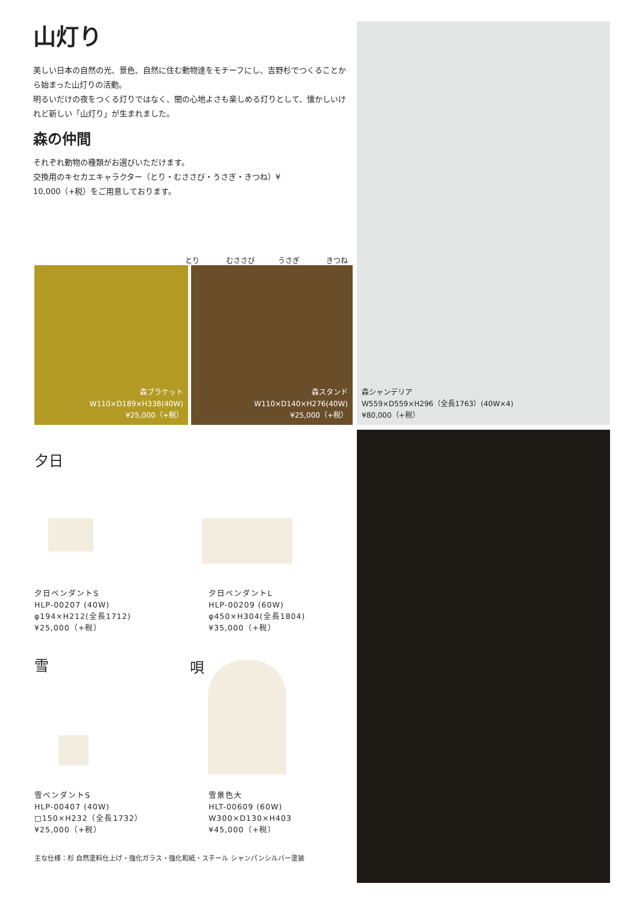山灯り
美しい日本の自然の光、景色、自然に住む動物達をモチーフにし、吉野杉でつくることから始まった山灯りの活動。
明るいだけの夜をつくる灯りではなく、闇の心地よさも楽しめる灯りとして、懐かしいけれど新しい「山灯り」が生まれました。
森の仲間
それぞれ動物の種類がお選びいただけます。
交換用のキセカエキャラクター（とり・むささび・うさぎ・きつね）¥
10,000（+税）をご用意しております。
とり むささび うさぎ きつね
森ブラケット
W110×D189×H338(40W)
¥25,000（+税）
森スタンド
W110×D140×H276(40W)
¥25,000（+税）
森シャンデリア
W559×D559×H296（全長1763）(40W×4)
¥80,000（+税）
夕日
夕日ペンダントS
HLP-00207 (40W)
φ194×H212(全長1712)
¥25,000（+税）
夕日ペンダントL
HLP-00209 (60W)
φ450×H304(全長1804)
¥35,000（+税）
雪 唄
雪ペンダントS
HLP-00407 (40W)
□150×H232（全長1732）
¥25,000（+税）
雪景色大
HLT-00609 (60W)
W300×D130×H403
¥45,000（+税）
主な仕様：杉 自然塗料仕上げ・強化ガラス・強化和紙・スチール シャンパンシルバー塗装